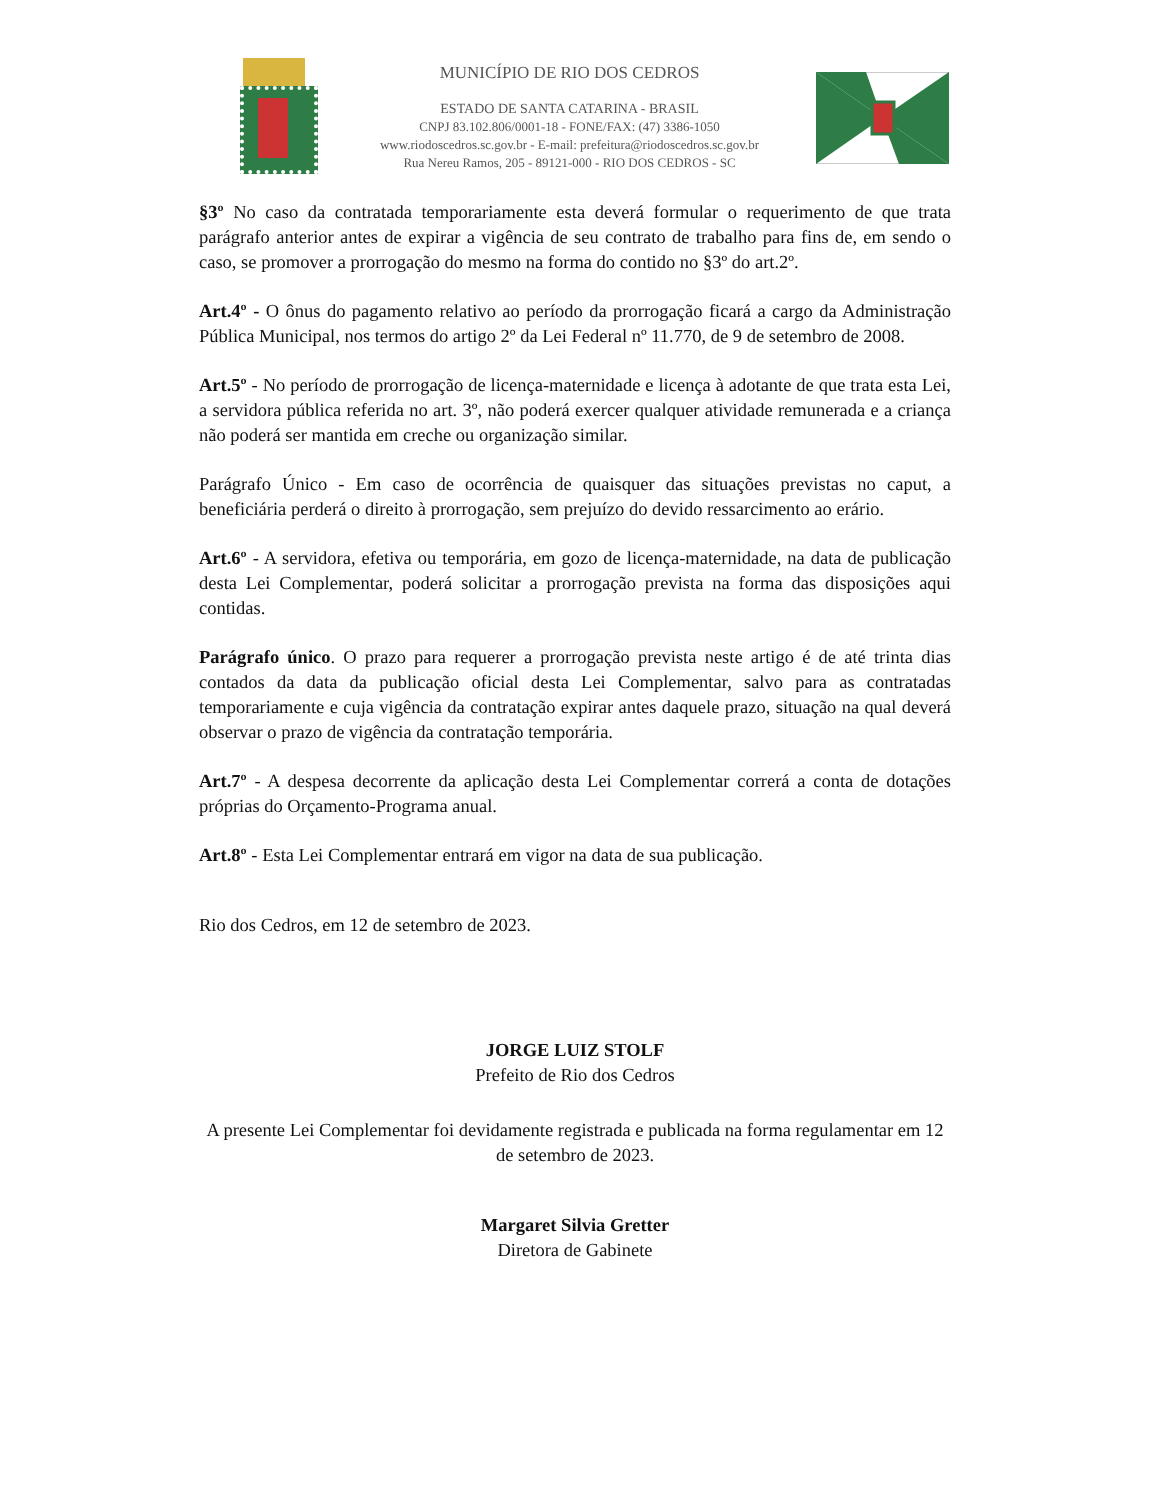MUNICÍPIO DE RIO DOS CEDROS
ESTADO DE SANTA CATARINA - BRASIL
CNPJ 83.102.806/0001-18 - FONE/FAX: (47) 3386-1050
www.riodoscedros.sc.gov.br - E-mail: prefeitura@riodoscedros.sc.gov.br
Rua Nereu Ramos, 205 - 89121-000 - RIO DOS CEDROS - SC
§3º No caso da contratada temporariamente esta deverá formular o requerimento de que trata parágrafo anterior antes de expirar a vigência de seu contrato de trabalho para fins de, em sendo o caso, se promover a prorrogação do mesmo na forma do contido no §3º do art.2º.
Art.4º - O ônus do pagamento relativo ao período da prorrogação ficará a cargo da Administração Pública Municipal, nos termos do artigo 2º da Lei Federal nº 11.770, de 9 de setembro de 2008.
Art.5º - No período de prorrogação de licença-maternidade e licença à adotante de que trata esta Lei, a servidora pública referida no art. 3º, não poderá exercer qualquer atividade remunerada e a criança não poderá ser mantida em creche ou organização similar.
Parágrafo Único - Em caso de ocorrência de quaisquer das situações previstas no caput, a beneficiária perderá o direito à prorrogação, sem prejuízo do devido ressarcimento ao erário.
Art.6º - A servidora, efetiva ou temporária, em gozo de licença-maternidade, na data de publicação desta Lei Complementar, poderá solicitar a prorrogação prevista na forma das disposições aqui contidas.
Parágrafo único. O prazo para requerer a prorrogação prevista neste artigo é de até trinta dias contados da data da publicação oficial desta Lei Complementar, salvo para as contratadas temporariamente e cuja vigência da contratação expirar antes daquele prazo, situação na qual deverá observar o prazo de vigência da contratação temporária.
Art.7º - A despesa decorrente da aplicação desta Lei Complementar correrá a conta de dotações próprias do Orçamento-Programa anual.
Art.8º - Esta Lei Complementar entrará em vigor na data de sua publicação.
Rio dos Cedros, em 12 de setembro de 2023.
JORGE LUIZ STOLF
Prefeito de Rio dos Cedros
A presente Lei Complementar foi devidamente registrada e publicada na forma regulamentar em 12 de setembro de 2023.
Margaret Silvia Gretter
Diretora de Gabinete